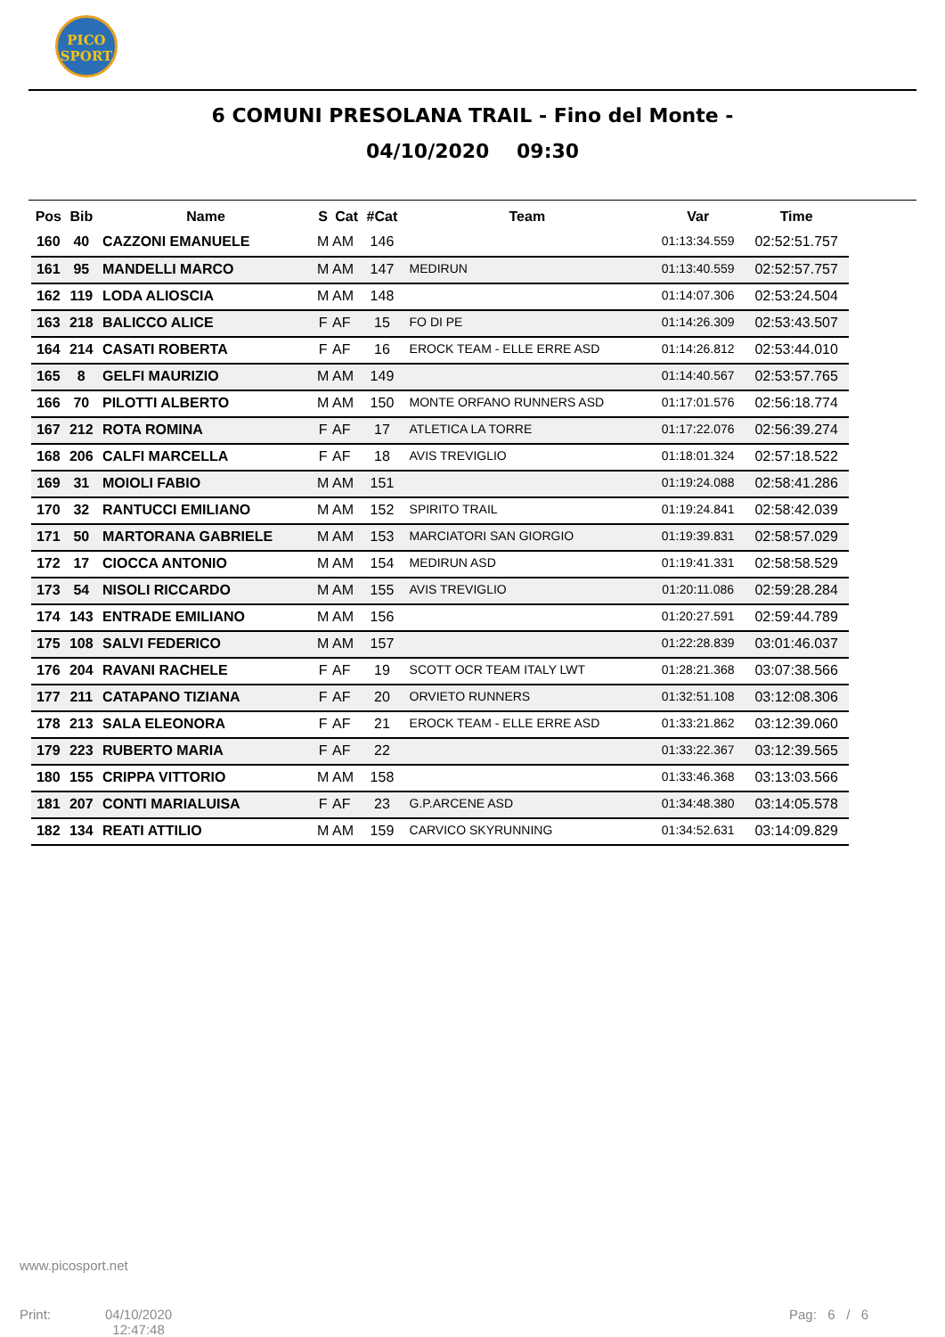PICO
SPORT
6 COMUNI PRESOLANA TRAIL - Fino del Monte -
04/10/2020 09:30
| Pos | Bib | Name | S | Cat | #Cat | Team | Var | Time |
| --- | --- | --- | --- | --- | --- | --- | --- | --- |
| 160 | 40 | CAZZONI EMANUELE | M | AM | 146 | | 01:13:34.559 | 02:52:51.757 |
| 161 | 95 | MANDELLI MARCO | M | AM | 147 | MEDIRUN | 01:13:40.559 | 02:52:57.757 |
| 162 | 119 | LODA ALIOSCIA | M | AM | 148 | | 01:14:07.306 | 02:53:24.504 |
| 163 | 218 | BALICCO ALICE | F | AF | 15 | FO DI PE | 01:14:26.309 | 02:53:43.507 |
| 164 | 214 | CASATI ROBERTA | F | AF | 16 | EROCK TEAM - ELLE ERRE ASD | 01:14:26.812 | 02:53:44.010 |
| 165 | 8 | GELFI MAURIZIO | M | AM | 149 | | 01:14:40.567 | 02:53:57.765 |
| 166 | 70 | PILOTTI ALBERTO | M | AM | 150 | MONTE ORFANO RUNNERS ASD | 01:17:01.576 | 02:56:18.774 |
| 167 | 212 | ROTA ROMINA | F | AF | 17 | ATLETICA LA TORRE | 01:17:22.076 | 02:56:39.274 |
| 168 | 206 | CALFI MARCELLA | F | AF | 18 | AVIS TREVIGLIO | 01:18:01.324 | 02:57:18.522 |
| 169 | 31 | MOIOLI FABIO | M | AM | 151 | | 01:19:24.088 | 02:58:41.286 |
| 170 | 32 | RANTUCCI EMILIANO | M | AM | 152 | SPIRITO TRAIL | 01:19:24.841 | 02:58:42.039 |
| 171 | 50 | MARTORANA GABRIELE | M | AM | 153 | MARCIATORI SAN GIORGIO | 01:19:39.831 | 02:58:57.029 |
| 172 | 17 | CIOCCA ANTONIO | M | AM | 154 | MEDIRUN ASD | 01:19:41.331 | 02:58:58.529 |
| 173 | 54 | NISOLI RICCARDO | M | AM | 155 | AVIS TREVIGLIO | 01:20:11.086 | 02:59:28.284 |
| 174 | 143 | ENTRADE EMILIANO | M | AM | 156 | | 01:20:27.591 | 02:59:44.789 |
| 175 | 108 | SALVI FEDERICO | M | AM | 157 | | 01:22:28.839 | 03:01:46.037 |
| 176 | 204 | RAVANI RACHELE | F | AF | 19 | SCOTT OCR TEAM ITALY LWT | 01:28:21.368 | 03:07:38.566 |
| 177 | 211 | CATAPANO TIZIANA | F | AF | 20 | ORVIETO RUNNERS | 01:32:51.108 | 03:12:08.306 |
| 178 | 213 | SALA ELEONORA | F | AF | 21 | EROCK TEAM - ELLE ERRE ASD | 01:33:21.862 | 03:12:39.060 |
| 179 | 223 | RUBERTO MARIA | F | AF | 22 | | 01:33:22.367 | 03:12:39.565 |
| 180 | 155 | CRIPPA VITTORIO | M | AM | 158 | | 01:33:46.368 | 03:13:03.566 |
| 181 | 207 | CONTI MARIALUISA | F | AF | 23 | G.P.ARCENE ASD | 01:34:48.380 | 03:14:05.578 |
| 182 | 134 | REATI ATTILIO | M | AM | 159 | CARVICO SKYRUNNING | 01:34:52.631 | 03:14:09.829 |
www.picosport.net
Print:
04/10/2020
12:47:48
Pag: 6 / 6